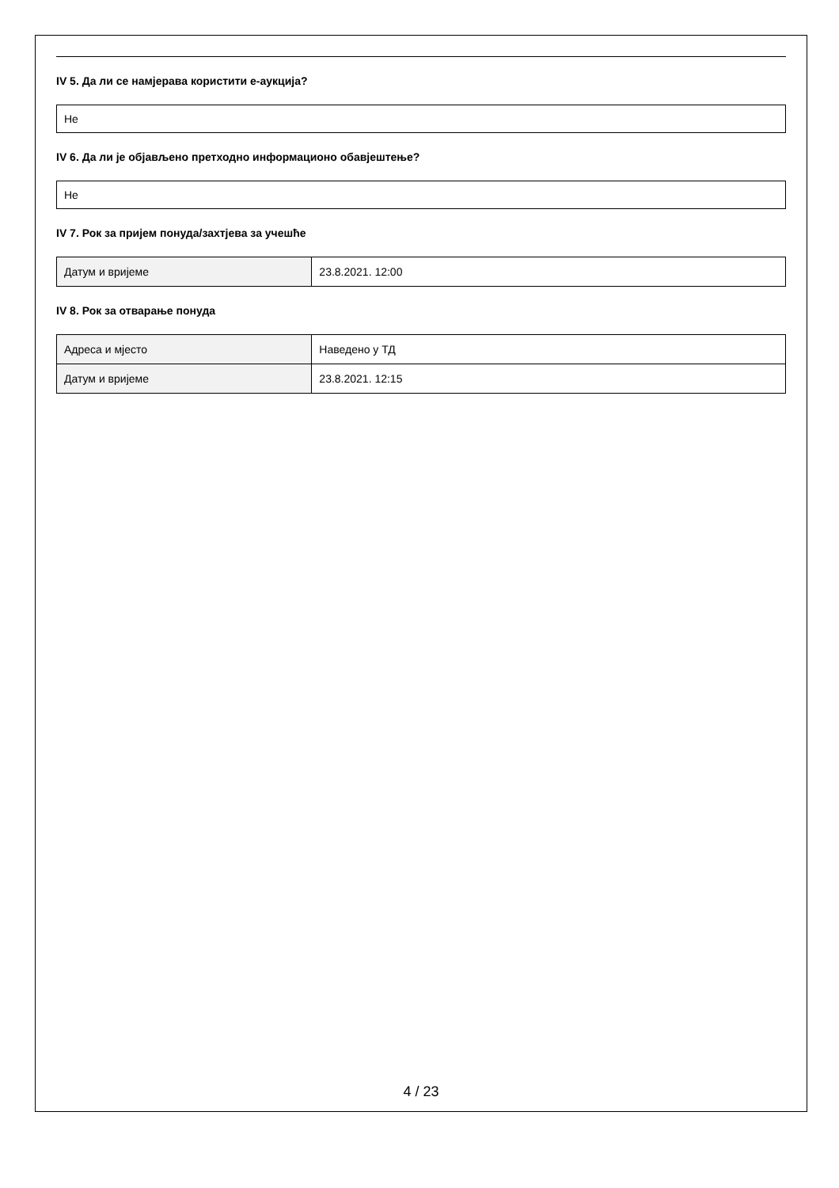IV 5. Да ли се намјерава користити е-аукција?
Не
IV 6. Да ли је објављено претходно информационо обавјештење?
Не
IV 7. Рок за пријем понуда/захтјева за учешће
| Датум и вријеме | 23.8.2021. 12:00 |
IV 8. Рок за отварање понуда
| Адреса и мјесто | Наведено у ТД |
| Датум и вријеме | 23.8.2021. 12:15 |
4 / 23